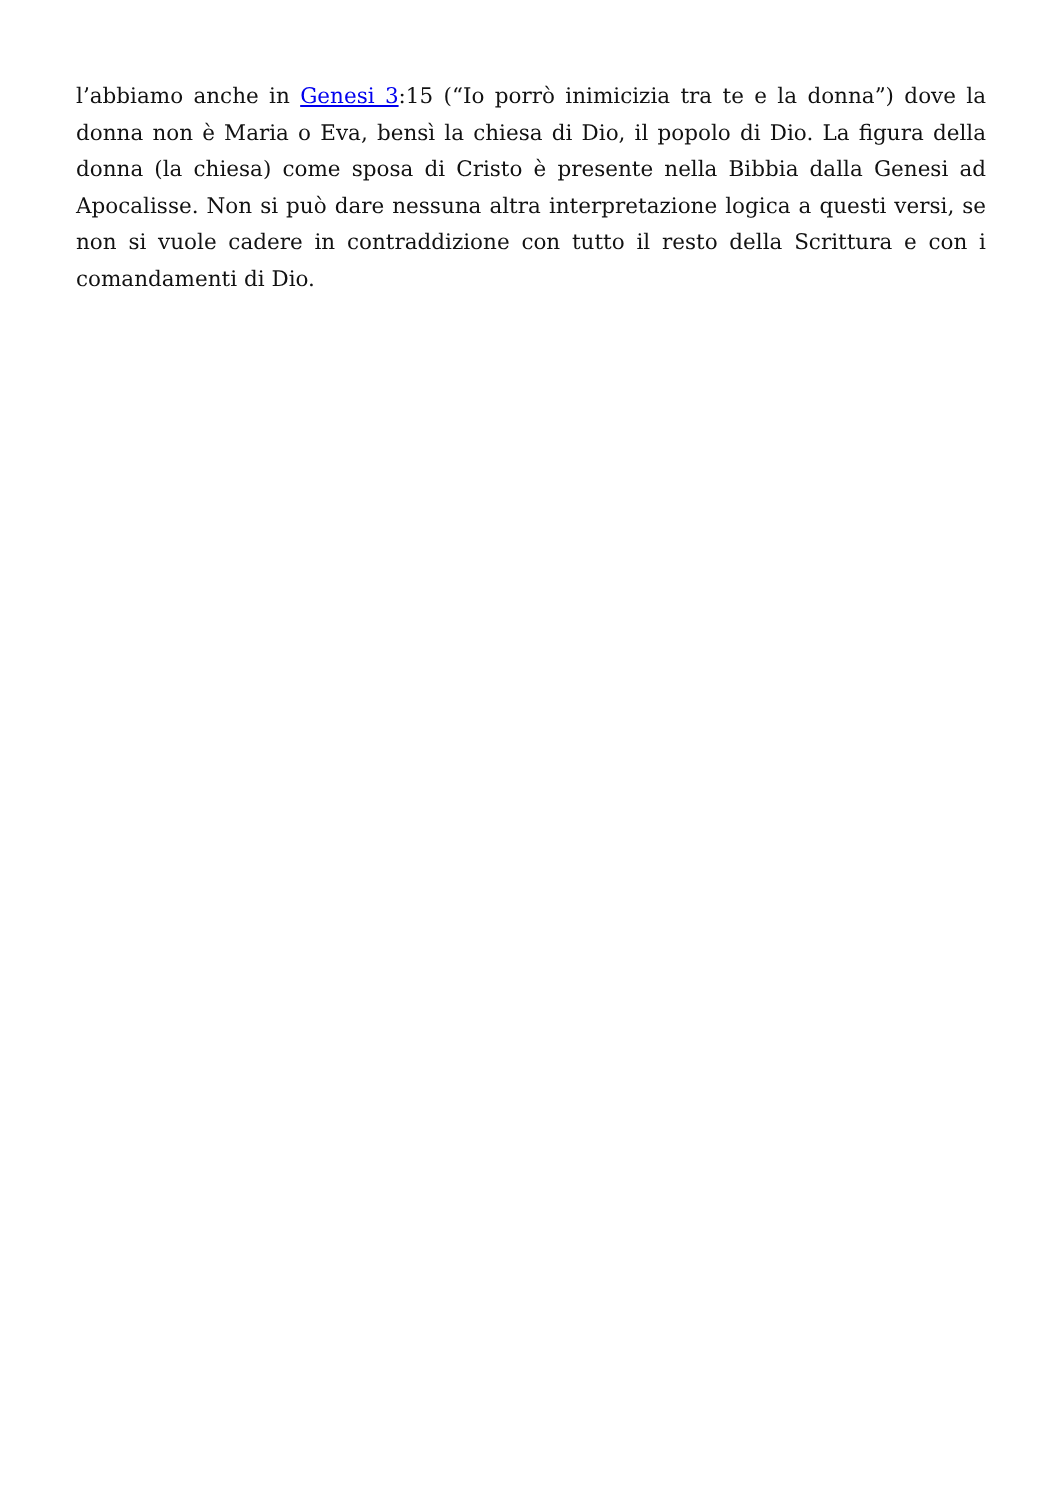l’abbiamo anche in Genesi 3:15 (“Io porrò inimicizia tra te e la donna”) dove la donna non è Maria o Eva, bensì la chiesa di Dio, il popolo di Dio. La figura della donna (la chiesa) come sposa di Cristo è presente nella Bibbia dalla Genesi ad Apocalisse. Non si può dare nessuna altra interpretazione logica a questi versi, se non si vuole cadere in contraddizione con tutto il resto della Scrittura e con i comandamenti di Dio.